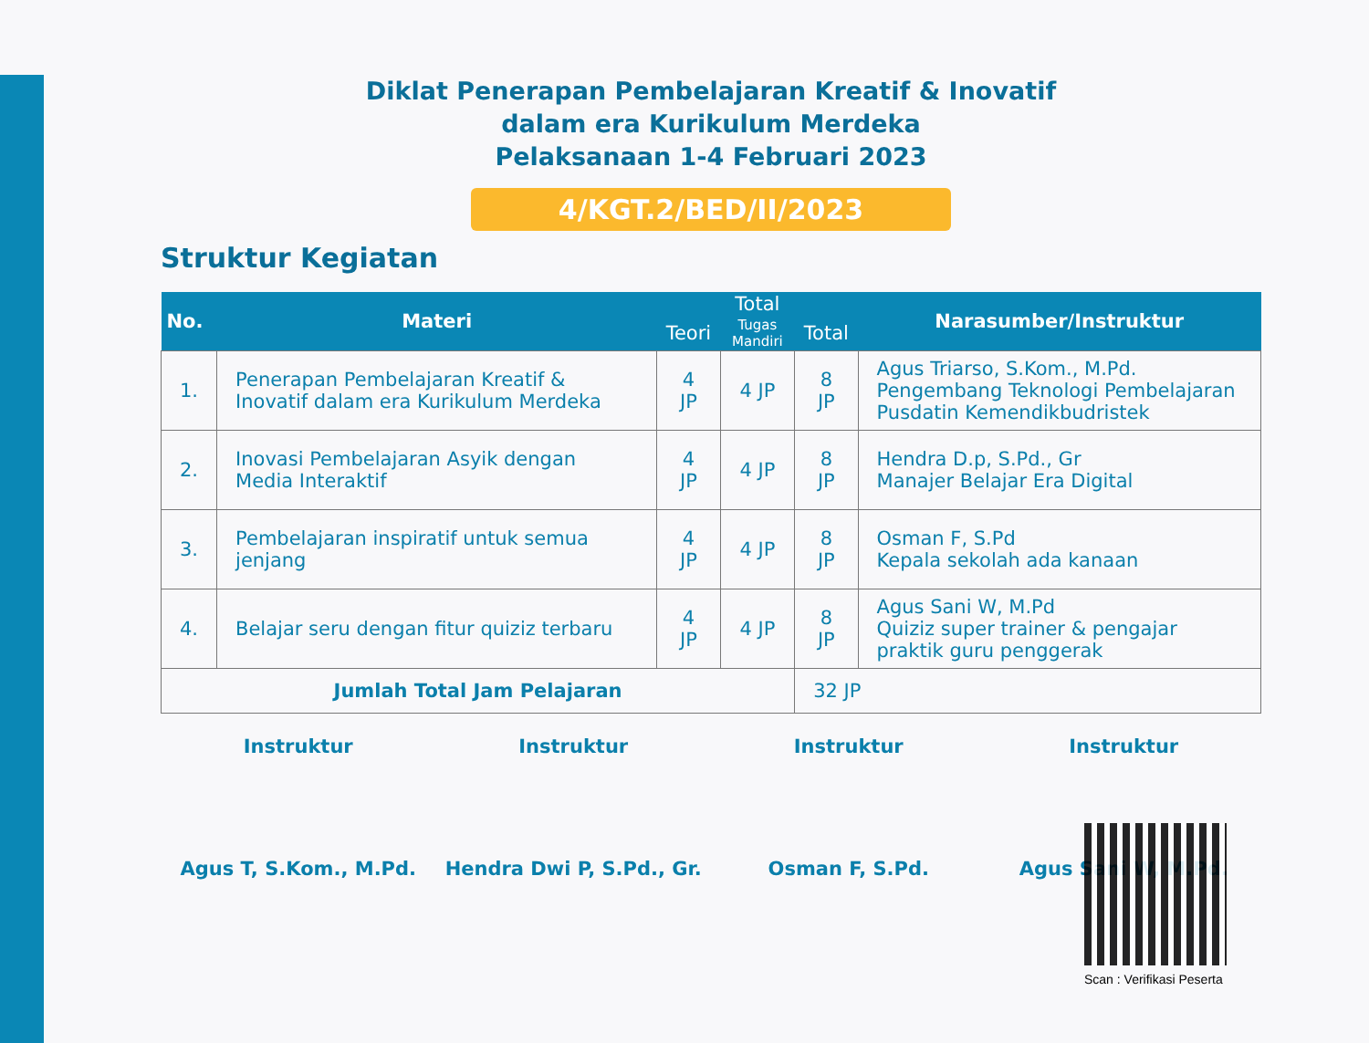Diklat Penerapan Pembelajaran Kreatif & Inovatif
dalam era Kurikulum Merdeka
Pelaksanaan 1-4 Februari 2023
4/KGT.2/BED/II/2023
Struktur Kegiatan
| No. | Materi | Total | | | Narasumber/Instruktur |
| --- | --- | --- | --- | --- | --- |
| | | Teori | Tugas Mandiri | Total | |
| 1. | Penerapan Pembelajaran Kreatif & Inovatif dalam era Kurikulum Merdeka | 4 JP | 4 JP | 8 JP | Agus Triarso, S.Kom., M.Pd. Pengembang Teknologi Pembelajaran Pusdatin Kemendikbudristek |
| 2. | Inovasi Pembelajaran Asyik dengan Media Interaktif | 4 JP | 4 JP | 8 JP | Hendra D.p, S.Pd., Gr Manajer Belajar Era Digital |
| 3. | Pembelajaran inspiratif untuk semua jenjang | 4 JP | 4 JP | 8 JP | Osman F, S.Pd Kepala sekolah ada kanaan |
| 4. | Belajar seru dengan fitur quiziz terbaru | 4 JP | 4 JP | 8 JP | Agus Sani W, M.Pd Quiziz super trainer & pengajar praktik guru penggerak |
| Jumlah Total Jam Pelajaran | | | | 32 JP | |
Instruktur
Agus T, S.Kom., M.Pd.
Instruktur
Hendra Dwi P, S.Pd., Gr.
Instruktur
Osman F, S.Pd.
Instruktur
Agus Sani W, M.Pd.
Scan : Verifikasi Peserta